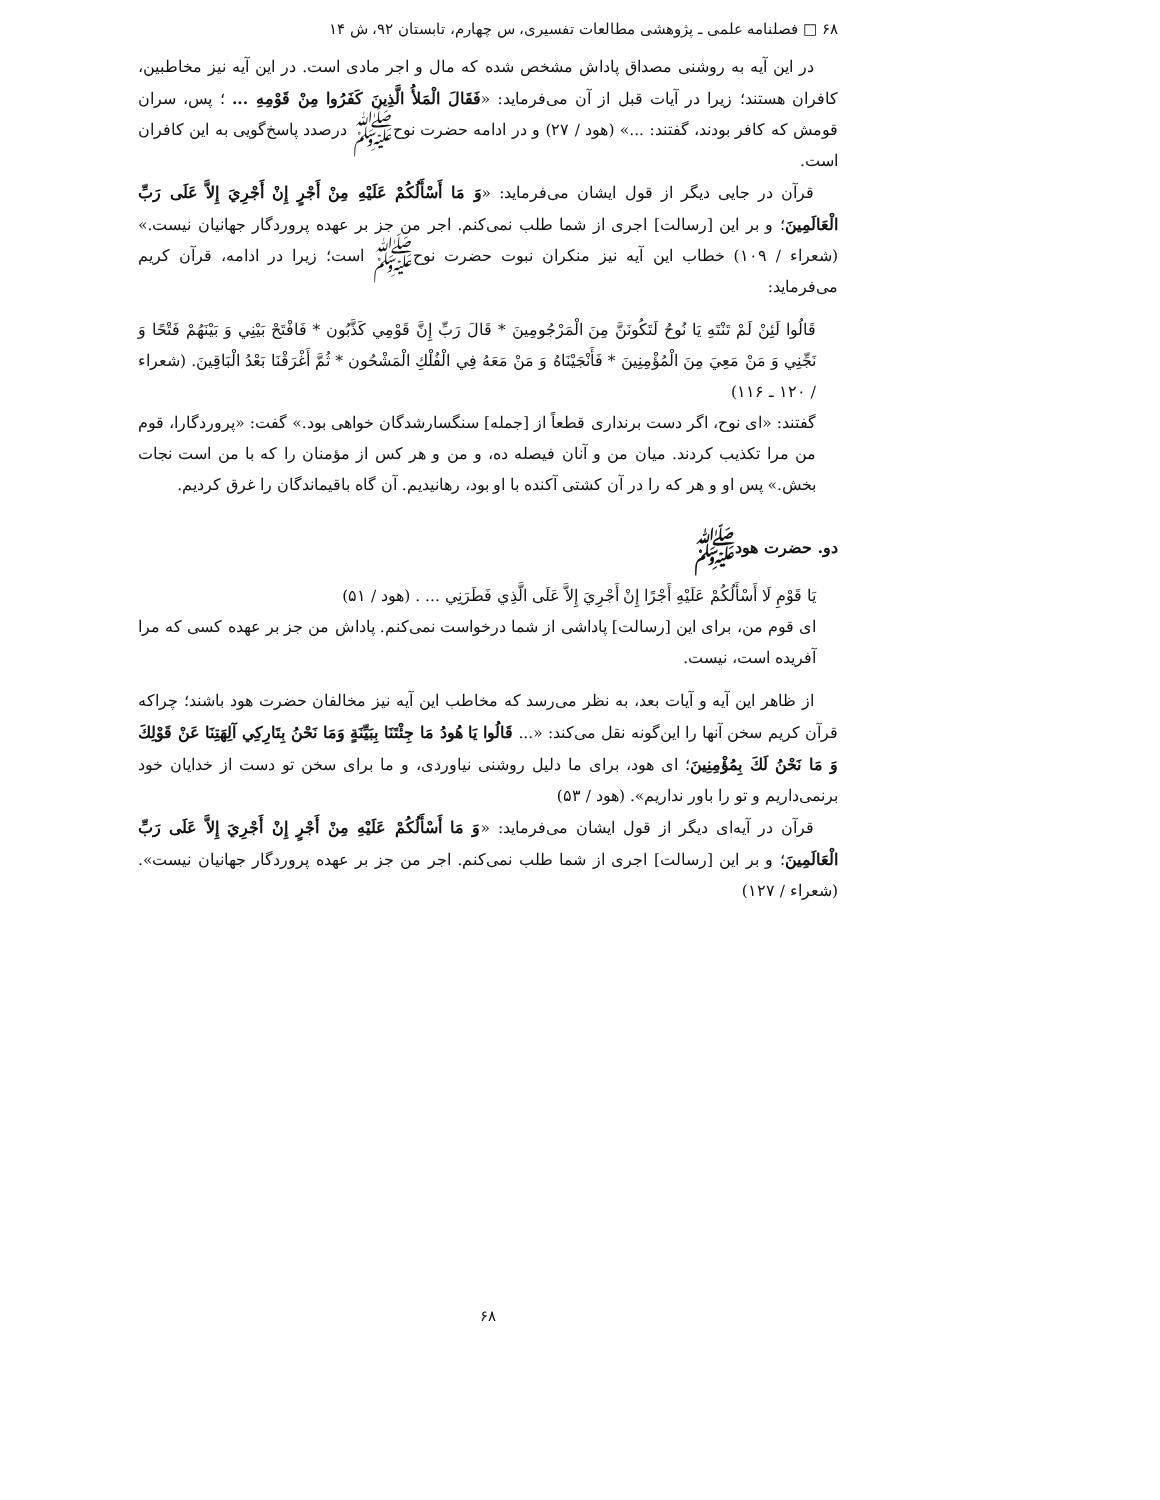۶۸ □ فصلنامه علمی ـ پژوهشی مطالعات تفسیری، س چهارم، تابستان ۹۲، ش ۱۴
در این آیه به روشنی مصداق پاداش مشخص شده که مال و اجر مادی است. در این آیه نیز مخاطبین، کافران هستند؛ زیرا در آیات قبل از آن می‌فرماید: «فَقَالَ الْمَلأُ الَّذِينَ كَفَرُوا مِنْ قَوْمِهِ ... ؛ پس، سران قومش که کافر بودند، گفتند: ...» (هود / ۲۷) و در ادامه حضرت نوح‌ﷺ درصدد پاسخ‌گویی به این کافران است.
قرآن در جایی دیگر از قول ایشان می‌فرماید: «وَ مَا أَسْأَلُكُمْ عَلَيْهِ مِنْ أَجْرٍ إِنْ أَجْرِيَ إِلاَّ عَلَى رَبِّ الْعَالَمِينَ؛ و بر این [رسالت] اجری از شما طلب نمی‌کنم. اجر من جز بر عهده پروردگار جهانیان نیست.» (شعراء / ۱۰۹) خطاب این آیه نیز منکران نبوت حضرت نوح‌ﷺ است؛ زیرا در ادامه، قرآن کریم می‌فرماید:
قَالُوا لَئِنْ لَمْ تَنْتَهِ يَا نُوحُ لَتَكُونَنَّ مِنَ الْمَرْجُومِينَ * قَالَ رَبِّ إِنَّ قَوْمِي كَذَّبُون * فَافْتَحْ بَيْنِي وَ بَيْنَهُمْ فَتْحًا وَ نَجِّنِي وَ مَنْ مَعِيَ مِنَ الْمُؤْمِنِينَ * فَأَنْجَيْنَاهُ وَ مَنْ مَعَهُ فِي الْفُلْكِ الْمَشْحُون * ثُمَّ أَغْرَقْنَا بَعْدُ الْبَاقِينَ. (شعراء / ۱۲۰ ـ ۱۱۶)
گفتند: «ای نوح، اگر دست برنداری قطعاً از [جمله] سنگسارشدگان خواهی بود.» گفت: «پروردگارا، قوم من مرا تکذیب کردند. میان من و آنان فیصله ده، و من و هر کس از مؤمنان را که با من است نجات بخش.» پس او و هر که را در آن کشتی آکنده با او بود، رهانیدیم. آن گاه باقیماندگان را غرق کردیم.
دو. حضرت هودﷺ
يَا قَوْمِ لَا أَسْأَلُكُمْ عَلَيْهِ أَجْرًا إِنْ أَجْرِيَ إِلاَّ عَلَى الَّذِي فَطَرَنِي ... . (هود / ۵۱)
ای قوم من، برای این [رسالت] پاداشی از شما درخواست نمی‌کنم. پاداش من جز بر عهده کسی که مرا آفریده است، نیست.
از ظاهر این آیه و آیات بعد، به نظر می‌رسد که مخاطب این آیه نیز مخالفان حضرت هود باشند؛ چراکه قرآن کریم سخن آنها را این‌گونه نقل می‌کند: «... قَالُوا يَا هُودُ مَا جِئْتَنَا بِبَيِّنَةٍ وَمَا نَحْنُ بِتَارِكِي آلِهَتِنَا عَنْ قَوْلِكَ وَ مَا نَحْنُ لَكَ بِمُؤْمِنِينَ؛ ای هود، برای ما دلیل روشنی نیاوردی، و ما برای سخن تو دست از خدایان خود برنمی‌داریم و تو را باور نداریم». (هود / ۵۳)
قرآن در آیه‌ای دیگر از قول ایشان می‌فرماید: «وَ مَا أَسْأَلُكُمْ عَلَيْهِ مِنْ أَجْرٍ إِنْ أَجْرِيَ إِلاَّ عَلَى رَبِّ الْعَالَمِينَ؛ و بر این [رسالت] اجری از شما طلب نمی‌کنم. اجر من جز بر عهده پروردگار جهانیان نیست». (شعراء / ۱۲۷)
۶۸